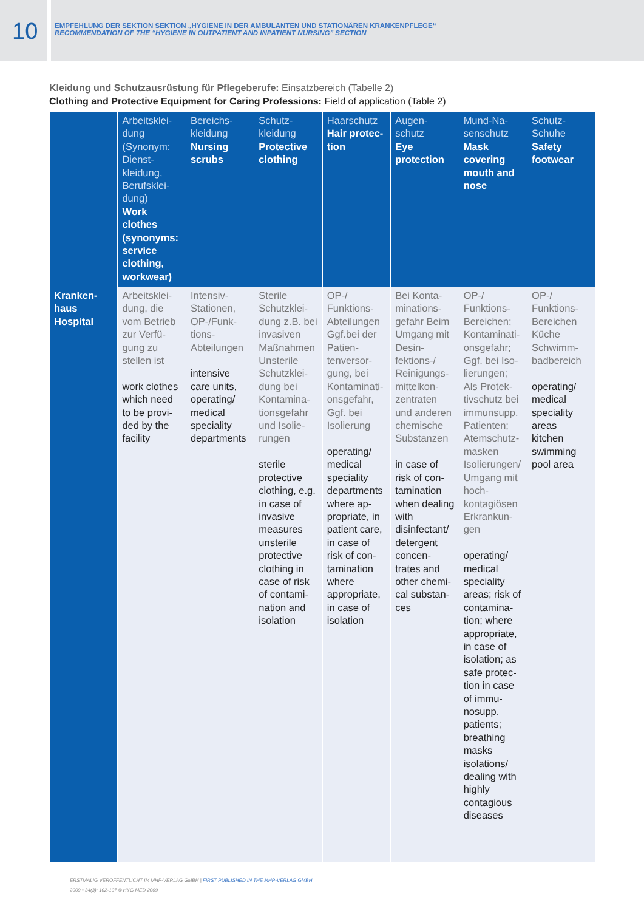10
EMPFEHLUNG DER SEKTION SEKTION „HYGIENE IN DER AMBULANTEN UND STATIONÄREN KRANKENPFLEGE“
RECOMMENDATION OF THE “HYGIENE IN OUTPATIENT AND INPATIENT NURSING” SECTION
Kleidung und Schutzausrüstung für Pflegeberufe: Einsatzbereich (Tabelle 2)
Clothing and Protective Equipment for Caring Professions: Field of application (Table 2)
| | Arbeitsklei-dung (Synonym: Dienst-kleidung, Berufsklei-dung) Work clothes (synonyms: service clothing, workwear) | Bereichs-kleidung Nursing scrubs | Schutz-kleidung Protective clothing | Haarschutz Hair protec-tion | Augen-schutz Eye protection | Mund-Na-senschutz Mask covering mouth and nose | Schutz-Schuhe Safety footwear |
| --- | --- | --- | --- | --- | --- | --- | --- |
| Kranken-haus Hospital | Arbeitsklei-dung, die vom Betrieb zur Verfü-gung zu stellen ist work clothes which need to be provi-ded by the facility | Intensiv-Stationen, OP-/Funk-tions-Abteilungen intensive care units, operating/ medical speciality departments | Sterile Schutzklei-dung z.B. bei invasiven Maßnahmen Unsterile Schutzklei-dung bei Kontamina-tionsgefahr und Isolie-rungen sterile protective clothing, e.g. in case of invasive measures unsterile protective clothing in case of risk of contami-nation and isolation | OP-/ Funktions-Abteilungen Ggf.bei der Patien-tenversor-gung, bei Kontaminati-onsgefahr, Ggf. bei Isolierung operating/ medical speciality departments where ap-propriate, in patient care, in case of risk of con-tamination where appropriate, in case of isolation | Bei Konta-minations-gefahr Beim Umgang mit Desin-fektions-/ Reinigungs-mittelkon-zentraten und anderen chemische Substanzen in case of risk of con-tamination when dealing with disinfectant/ detergent concen-trates and other chemi-cal substan-ces | OP-/ Funktions-Bereichen; Kontaminati-onsgefahr; Ggf. bei Iso-lierungen; Als Protek-tivschutz bei immunsupp. Patienten; Atemschutz-masken Isolierungen/ Umgang mit hoch-kontagiösen Erkrankun-gen operating/ medical speciality areas; risk of contamina-tion; where appropriate, in case of isolation; as safe protec-tion in case of immu-nosupp. patients; breathing masks isolations/ dealing with highly contagious diseases | OP-/ Funktions-Bereichen Küche Schwimm-badbereich operating/ medical speciality areas kitchen swimming pool area |
ERSTMALIG VERÖFFENTLICHT IM MHP-VERLAG GMBH | FIRST PUBLISHED IN THE MHP-VERLAG GMBH
2009 • 34(3): 102-107 © HYG MED 2009